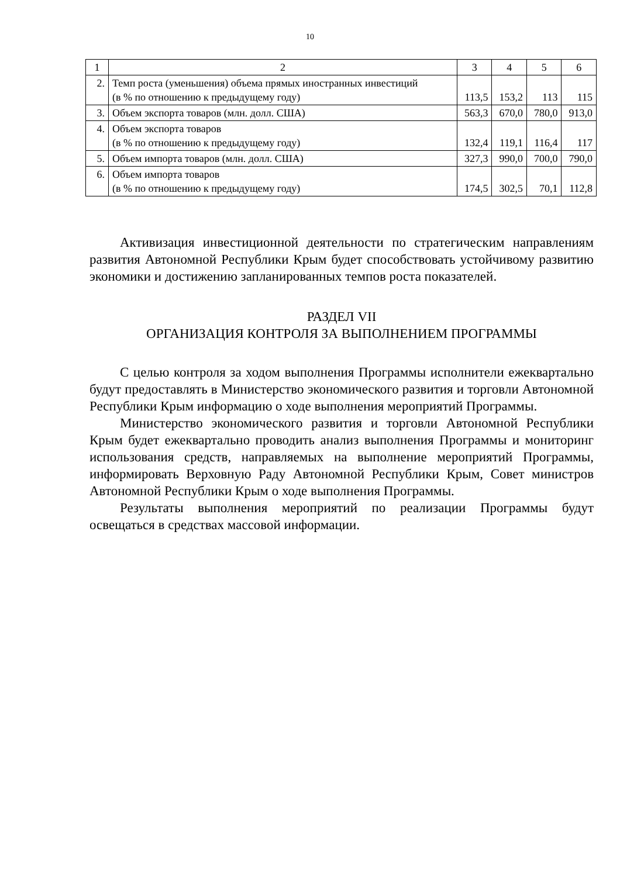10
| 1 | 2 | 3 | 4 | 5 | 6 |
| 2. | Темп роста (уменьшения) объема прямых иностранных инвестиций (в % по отношению к предыдущему году) | 113,5 | 153,2 | 113 | 115 |
| 3. | Объем экспорта товаров (млн. долл. США) | 563,3 | 670,0 | 780,0 | 913,0 |
| 4. | Объем экспорта товаров (в % по отношению к предыдущему году) | 132,4 | 119,1 | 116,4 | 117 |
| 5. | Объем импорта товаров (млн. долл. США) | 327,3 | 990,0 | 700,0 | 790,0 |
| 6. | Объем импорта товаров (в % по отношению к предыдущему году) | 174,5 | 302,5 | 70,1 | 112,8 |
Активизация инвестиционной деятельности по стратегическим направлениям развития Автономной Республики Крым будет способствовать устойчивому развитию экономики и достижению запланированных темпов роста показателей.
РАЗДЕЛ VII
ОРГАНИЗАЦИЯ КОНТРОЛЯ ЗА ВЫПОЛНЕНИЕМ ПРОГРАММЫ
С целью контроля за ходом выполнения Программы исполнители ежеквартально будут предоставлять в Министерство экономического развития и торговли Автономной Республики Крым информацию о ходе выполнения мероприятий Программы.
Министерство экономического развития и торговли Автономной Республики Крым будет ежеквартально проводить анализ выполнения Программы и мониторинг использования средств, направляемых на выполнение мероприятий Программы, информировать Верховную Раду Автономной Республики Крым, Совет министров Автономной Республики Крым о ходе выполнения Программы.
Результаты выполнения мероприятий по реализации Программы будут освещаться в средствах массовой информации.